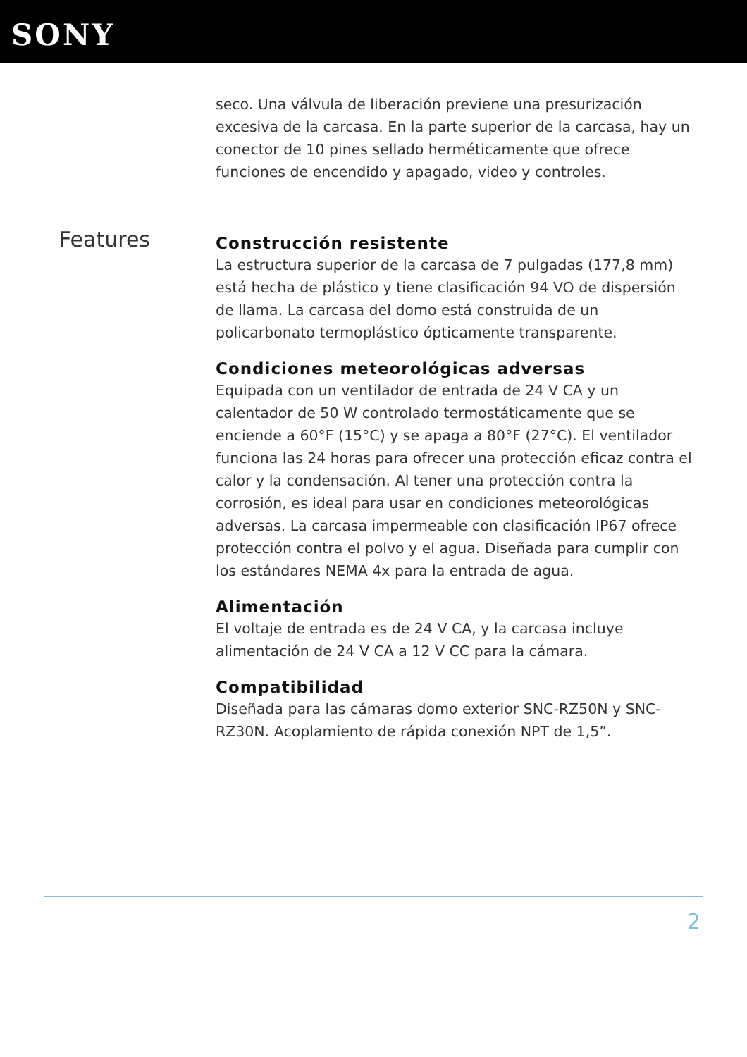SONY
Features
seco. Una válvula de liberación previene una presurización excesiva de la carcasa. En la parte superior de la carcasa, hay un conector de 10 pines sellado herméticamente que ofrece funciones de encendido y apagado, video y controles.
Construcción resistente
La estructura superior de la carcasa de 7 pulgadas (177,8 mm) está hecha de plástico y tiene clasificación 94 VO de dispersión de llama. La carcasa del domo está construida de un policarbonato termoplástico ópticamente transparente.
Condiciones meteorológicas adversas
Equipada con un ventilador de entrada de 24 V CA y un calentador de 50 W controlado termostáticamente que se enciende a 60°F (15°C) y se apaga a 80°F (27°C). El ventilador funciona las 24 horas para ofrecer una protección eficaz contra el calor y la condensación. Al tener una protección contra la corrosión, es ideal para usar en condiciones meteorológicas adversas. La carcasa impermeable con clasificación IP67 ofrece protección contra el polvo y el agua. Diseñada para cumplir con los estándares NEMA 4x para la entrada de agua.
Alimentación
El voltaje de entrada es de 24 V CA, y la carcasa incluye alimentación de 24 V CA a 12 V CC para la cámara.
Compatibilidad
Diseñada para las cámaras domo exterior SNC-RZ50N y SNC-RZ30N. Acoplamiento de rápida conexión NPT de 1,5”.
2